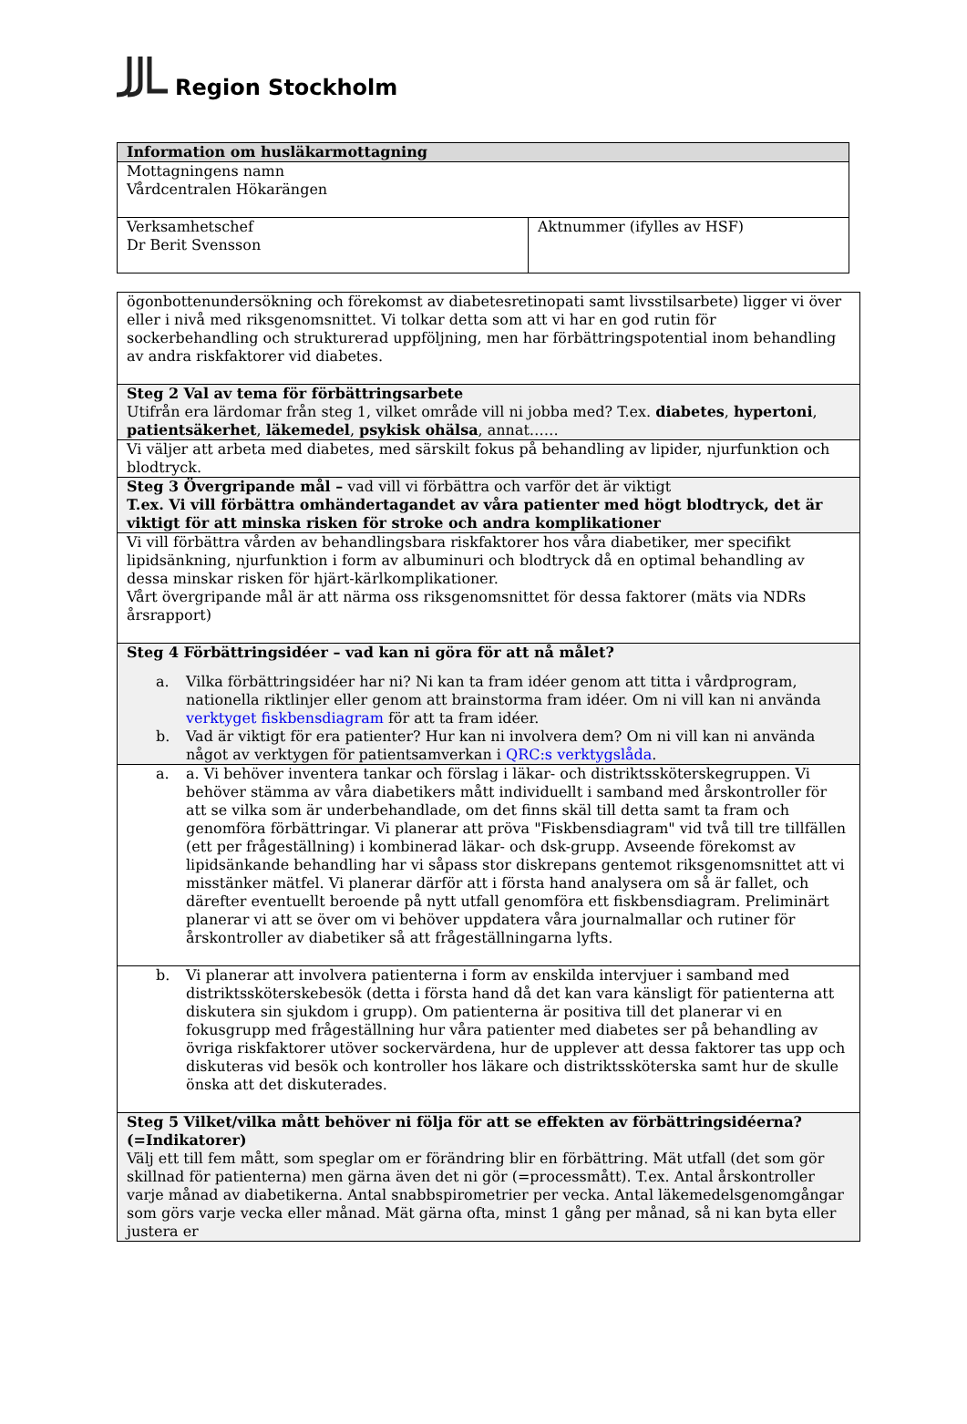Region Stockholm
| Information om husläkarmottagning | |
| Mottagningens namn Vårdcentralen Hökarängen | |
| Verksamhetschef Dr Berit Svensson | Aktnummer (ifylles av HSF) |
| ögonbottenundersökning och förekomst av diabetesretinopati samt livsstilsarbete) ligger vi över eller i nivå med riksgenomsnittet. Vi tolkar detta som att vi har en god rutin för sockerbehandling och strukturerad uppföljning, men har förbättringspotential inom behandling av andra riskfaktorer vid diabetes. |
| Steg 2 Val av tema för förbättringsarbete Utifrån era lärdomar från steg 1, vilket område vill ni jobba med? T.ex. diabetes , hypertoni , patientsäkerhet , läkemedel , psykisk ohälsa , annat…… |
| Vi väljer att arbeta med diabetes, med särskilt fokus på behandling av lipider, njurfunktion och blodtryck. |
| Steg 3 Övergripande mål – vad vill vi förbättra och varför det är viktigt T.ex. Vi vill förbättra omhändertagandet av våra patienter med högt blodtryck, det är viktigt för att minska risken för stroke och andra komplikationer |
| Vi vill förbättra vården av behandlingsbara riskfaktorer hos våra diabetiker, mer specifikt lipidsänkning, njurfunktion i form av albuminuri och blodtryck då en optimal behandling av dessa minskar risken för hjärt-kärlkomplikationer. Vårt övergripande mål är att närma oss riksgenomsnittet för dessa faktorer (mäts via NDRs årsrapport) |
| Steg 4 Förbättringsidéer – vad kan ni göra för att nå målet? a. Vilka förbättringsidéer har ni? Ni kan ta fram idéer genom att titta i vårdprogram, nationella riktlinjer eller genom att brainstorma fram idéer. Om ni vill kan ni använda verktyget fiskbensdiagram för att ta fram idéer. b. Vad är viktigt för era patienter? Hur kan ni involvera dem? Om ni vill kan ni använda något av verktygen för patientsamverkan i QRC:s verktygslåda . |
| a. a. Vi behöver inventera tankar och förslag i läkar- och distriktssköterskegruppen. Vi behöver stämma av våra diabetikers mått individuellt i samband med årskontroller för att se vilka som är underbehandlade, om det finns skäl till detta samt ta fram och genomföra förbättringar. Vi planerar att pröva "Fiskbensdiagram" vid två till tre tillfällen (ett per frågeställning) i kombinerad läkar- och dsk-grupp. Avseende förekomst av lipidsänkande behandling har vi såpass stor diskrepans gentemot riksgenomsnittet att vi misstänker mätfel. Vi planerar därför att i första hand analysera om så är fallet, och därefter eventuellt beroende på nytt utfall genomföra ett fiskbensdiagram. Preliminärt planerar vi att se över om vi behöver uppdatera våra journalmallar och rutiner för årskontroller av diabetiker så att frågeställningarna lyfts. |
| b. Vi planerar att involvera patienterna i form av enskilda intervjuer i samband med distriktssköterskebesök (detta i första hand då det kan vara känsligt för patienterna att diskutera sin sjukdom i grupp). Om patienterna är positiva till det planerar vi en fokusgrupp med frågeställning hur våra patienter med diabetes ser på behandling av övriga riskfaktorer utöver sockervärdena, hur de upplever att dessa faktorer tas upp och diskuteras vid besök och kontroller hos läkare och distriktssköterska samt hur de skulle önska att det diskuterades. |
| Steg 5 Vilket/vilka mått behöver ni följa för att se effekten av förbättringsidéerna? (=Indikatorer) Välj ett till fem mått, som speglar om er förändring blir en förbättring. Mät utfall (det som gör skillnad för patienterna) men gärna även det ni gör (=processmått). T.ex. Antal årskontroller varje månad av diabetikerna. Antal snabbspirometrier per vecka. Antal läkemedelsgenomgångar som görs varje vecka eller månad. Mät gärna ofta, minst 1 gång per månad, så ni kan byta eller justera er |